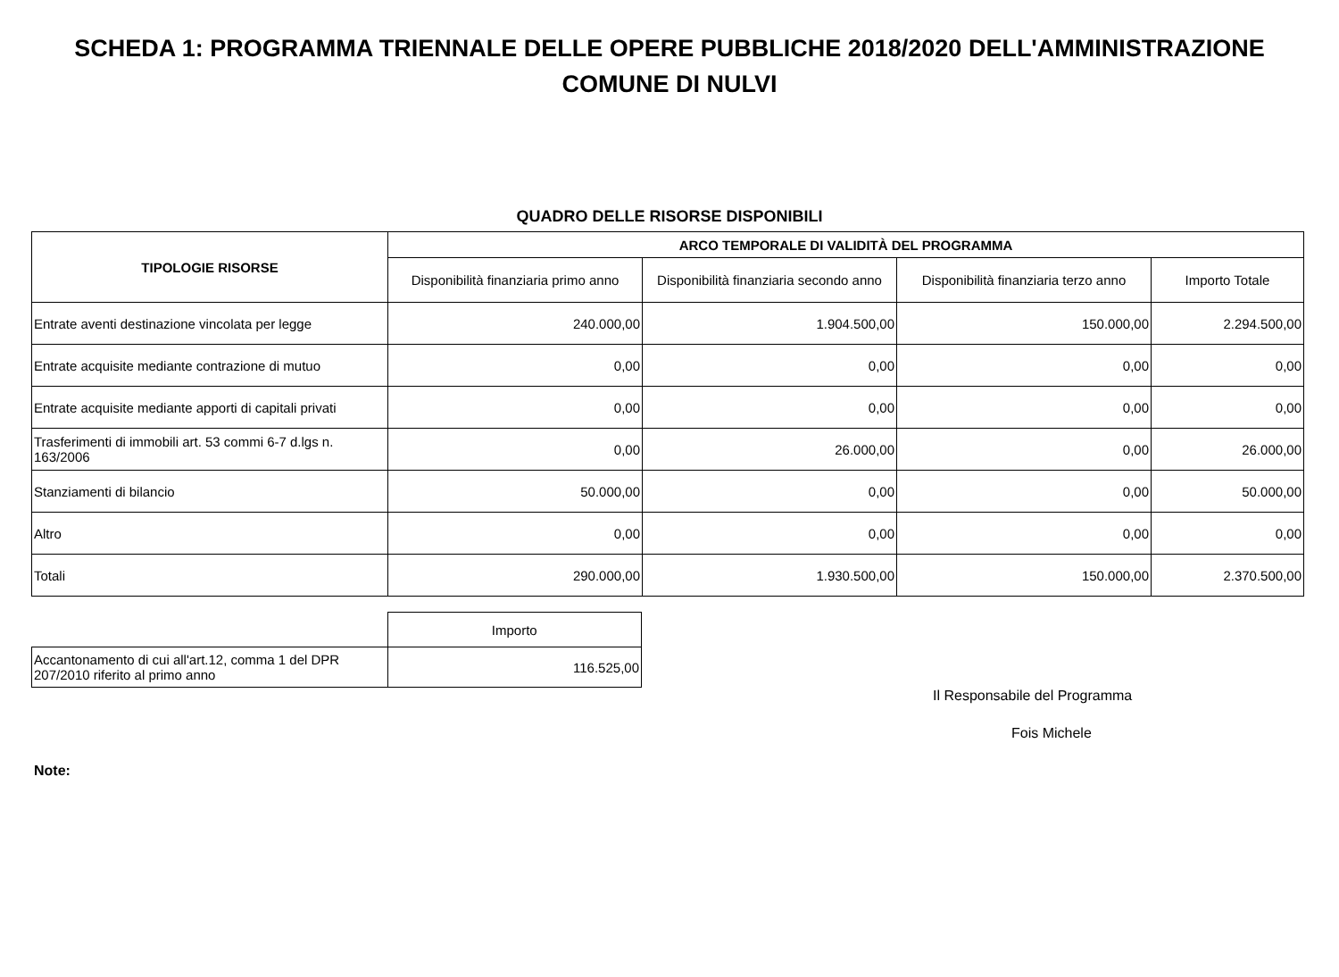SCHEDA 1: PROGRAMMA TRIENNALE DELLE OPERE PUBBLICHE 2018/2020 DELL'AMMINISTRAZIONE
COMUNE DI NULVI
QUADRO DELLE RISORSE DISPONIBILI
| TIPOLOGIE RISORSE | ARCO TEMPORALE DI VALIDITÀ DEL PROGRAMMA | | | |
| --- | --- | --- | --- | --- |
| | Disponibilità finanziaria primo anno | Disponibilità finanziaria secondo anno | Disponibilità finanziaria terzo anno | Importo Totale |
| Entrate aventi destinazione vincolata per legge | 240.000,00 | 1.904.500,00 | 150.000,00 | 2.294.500,00 |
| Entrate acquisite mediante contrazione di mutuo | 0,00 | 0,00 | 0,00 | 0,00 |
| Entrate acquisite mediante apporti di capitali privati | 0,00 | 0,00 | 0,00 | 0,00 |
| Trasferimenti di immobili art. 53 commi 6-7 d.lgs n. 163/2006 | 0,00 | 26.000,00 | 0,00 | 26.000,00 |
| Stanziamenti di bilancio | 50.000,00 | 0,00 | 0,00 | 50.000,00 |
| Altro | 0,00 | 0,00 | 0,00 | 0,00 |
| Totali | 290.000,00 | 1.930.500,00 | 150.000,00 | 2.370.500,00 |
| | Importo |
| Accantonamento di cui all'art.12, comma 1 del DPR 207/2010 riferito al primo anno | 116.525,00 |
Il Responsabile del Programma
Fois Michele
Note: